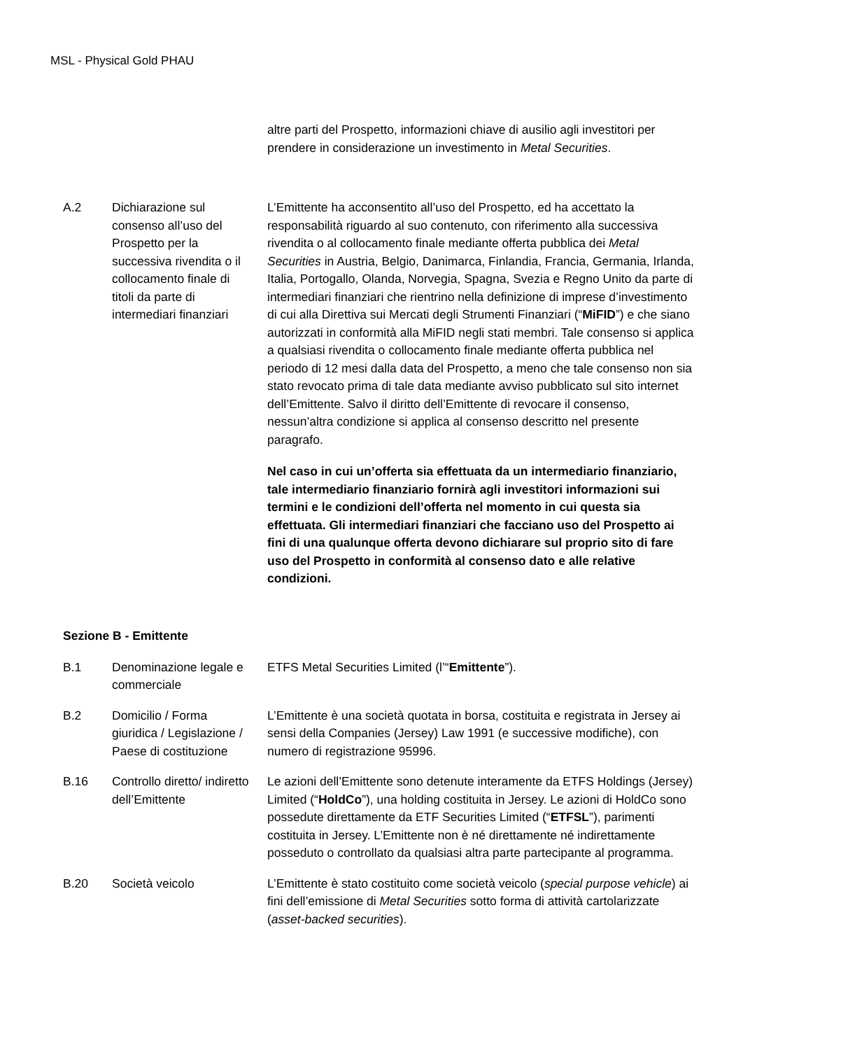MSL - Physical Gold PHAU
| | | altre parti del Prospetto, informazioni chiave di ausilio agli investitori per prendere in considerazione un investimento in Metal Securities . |
| A.2 | Dichiarazione sul consenso all’uso del Prospetto per la successiva rivendita o il collocamento finale di titoli da parte di intermediari finanziari | L’Emittente ha acconsentito all’uso del Prospetto, ed ha accettato la responsabilità riguardo al suo contenuto, con riferimento alla successiva rivendita o al collocamento finale mediante offerta pubblica dei Metal Securities in Austria, Belgio, Danimarca, Finlandia, Francia, Germania, Irlanda, Italia, Portogallo, Olanda, Norvegia, Spagna, Svezia e Regno Unito da parte di intermediari finanziari che rientrino nella definizione di imprese d’investimento di cui alla Direttiva sui Mercati degli Strumenti Finanziari (“ MiFID ”) e che siano autorizzati in conformità alla MiFID negli stati membri. Tale consenso si applica a qualsiasi rivendita o collocamento finale mediante offerta pubblica nel periodo di 12 mesi dalla data del Prospetto, a meno che tale consenso non sia stato revocato prima di tale data mediante avviso pubblicato sul sito internet dell’Emittente. Salvo il diritto dell’Emittente di revocare il consenso, nessun’altra condizione si applica al consenso descritto nel presente paragrafo. Nel caso in cui un’offerta sia effettuata da un intermediario finanziario, tale intermediario finanziario fornirà agli investitori informazioni sui termini e le condizioni dell’offerta nel momento in cui questa sia effettuata. Gli intermediari finanziari che facciano uso del Prospetto ai fini di una qualunque offerta devono dichiarare sul proprio sito di fare uso del Prospetto in conformità al consenso dato e alle relative condizioni. |
Sezione B - Emittente
| B.1 | Denominazione legale e commerciale | ETFS Metal Securities Limited (l’“ Emittente ”). |
| B.2 | Domicilio / Forma giuridica / Legislazione / Paese di costituzione | L’Emittente è una società quotata in borsa, costituita e registrata in Jersey ai sensi della Companies (Jersey) Law 1991 (e successive modifiche), con numero di registrazione 95996. |
| B.16 | Controllo diretto/ indiretto dell’Emittente | Le azioni dell’Emittente sono detenute interamente da ETFS Holdings (Jersey) Limited (“ HoldCo ”), una holding costituita in Jersey. Le azioni di HoldCo sono possedute direttamente da ETF Securities Limited (“ ETFSL ”), parimenti costituita in Jersey. L’Emittente non è né direttamente né indirettamente posseduto o controllato da qualsiasi altra parte partecipante al programma. |
| B.20 | Società veicolo | L’Emittente è stato costituito come società veicolo ( special purpose vehicle ) ai fini dell’emissione di Metal Securities sotto forma di attività cartolarizzate ( asset-backed securities ). |